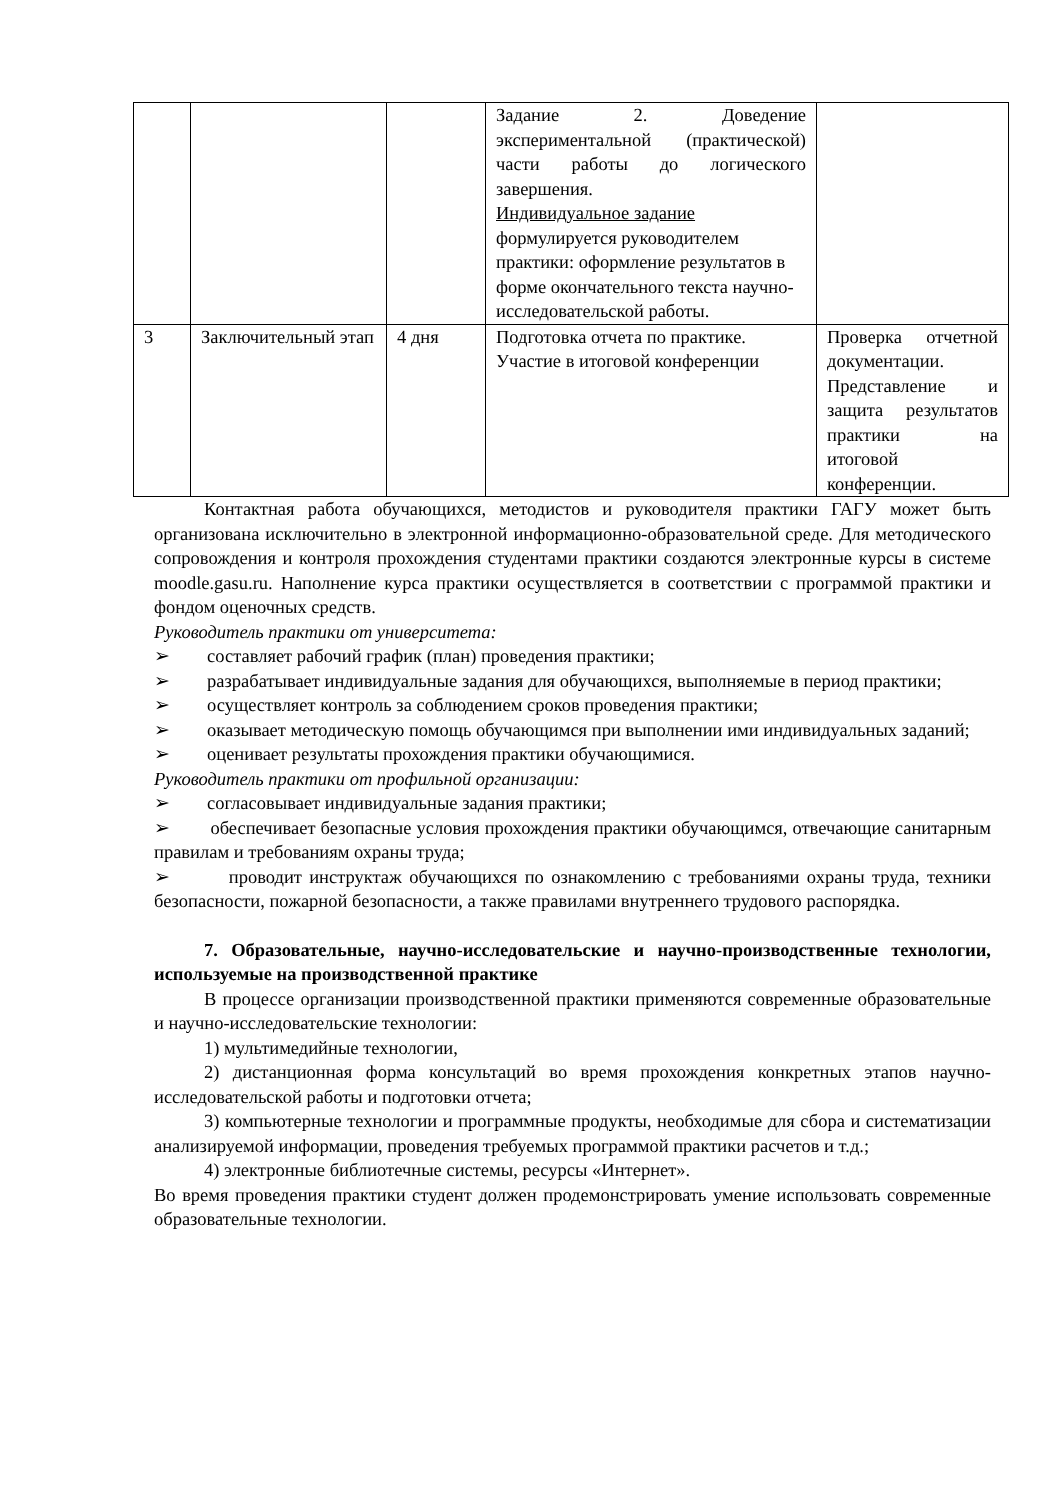| | | | Задание 2. Доведение экспериментальной (практической) части работы до логического завершения. Индивидуальное задание формулируется руководителем практики: оформление результатов в форме окончательного текста научно-исследовательской работы. | |
| 3 | Заключительный этап | 4 дня | Подготовка отчета по практике. Участие в итоговой конференции | Проверка отчетной документации. Представление и защита результатов практики на итоговой конференции. |
Контактная работа обучающихся, методистов и руководителя практики ГАГУ может быть организована исключительно в электронной информационно-образовательной среде. Для методического сопровождения и контроля прохождения студентами практики создаются электронные курсы в системе moodle.gasu.ru. Наполнение курса практики осуществляется в соответствии с программой практики и фондом оценочных средств.
Руководитель практики от университета:
➢ составляет рабочий график (план) проведения практики;
➢ разрабатывает индивидуальные задания для обучающихся, выполняемые в период практики;
➢ осуществляет контроль за соблюдением сроков проведения практики;
➢ оказывает методическую помощь обучающимся при выполнении ими индивидуальных заданий;
➢ оценивает результаты прохождения практики обучающимися.
Руководитель практики от профильной организации:
➢ согласовывает индивидуальные задания практики;
➢ обеспечивает безопасные условия прохождения практики обучающимся, отвечающие санитарным правилам и требованиям охраны труда;
➢ проводит инструктаж обучающихся по ознакомлению с требованиями охраны труда, техники безопасности, пожарной безопасности, а также правилами внутреннего трудового распорядка.
7. Образовательные, научно-исследовательские и научно-производственные технологии, используемые на производственной практике
В процессе организации производственной практики применяются современные образовательные и научно-исследовательские технологии:
1) мультимедийные технологии,
2) дистанционная форма консультаций во время прохождения конкретных этапов научно-исследовательской работы и подготовки отчета;
3) компьютерные технологии и программные продукты, необходимые для сбора и систематизации анализируемой информации, проведения требуемых программой практики расчетов и т.д.;
4) электронные библиотечные системы, ресурсы «Интернет».
Во время проведения практики студент должен продемонстрировать умение использовать современные образовательные технологии.